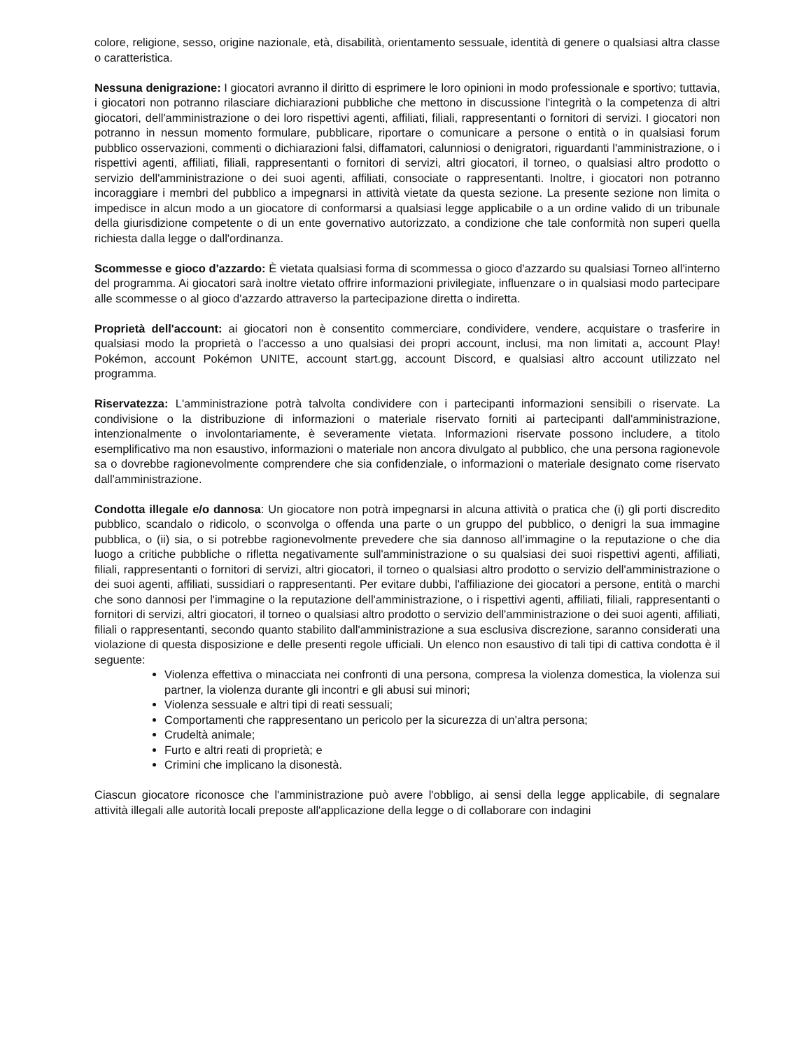colore, religione, sesso, origine nazionale, età, disabilità, orientamento sessuale, identità di genere o qualsiasi altra classe o caratteristica.
Nessuna denigrazione: I giocatori avranno il diritto di esprimere le loro opinioni in modo professionale e sportivo; tuttavia, i giocatori non potranno rilasciare dichiarazioni pubbliche che mettono in discussione l'integrità o la competenza di altri giocatori, dell'amministrazione o dei loro rispettivi agenti, affiliati, filiali, rappresentanti o fornitori di servizi. I giocatori non potranno in nessun momento formulare, pubblicare, riportare o comunicare a persone o entità o in qualsiasi forum pubblico osservazioni, commenti o dichiarazioni falsi, diffamatori, calunniosi o denigratori, riguardanti l'amministrazione, o i rispettivi agenti, affiliati, filiali, rappresentanti o fornitori di servizi, altri giocatori, il torneo, o qualsiasi altro prodotto o servizio dell'amministrazione o dei suoi agenti, affiliati, consociate o rappresentanti. Inoltre, i giocatori non potranno incoraggiare i membri del pubblico a impegnarsi in attività vietate da questa sezione. La presente sezione non limita o impedisce in alcun modo a un giocatore di conformarsi a qualsiasi legge applicabile o a un ordine valido di un tribunale della giurisdizione competente o di un ente governativo autorizzato, a condizione che tale conformità non superi quella richiesta dalla legge o dall'ordinanza.
Scommesse e gioco d'azzardo: È vietata qualsiasi forma di scommessa o gioco d'azzardo su qualsiasi Torneo all'interno del programma. Ai giocatori sarà inoltre vietato offrire informazioni privilegiate, influenzare o in qualsiasi modo partecipare alle scommesse o al gioco d'azzardo attraverso la partecipazione diretta o indiretta.
Proprietà dell'account: ai giocatori non è consentito commerciare, condividere, vendere, acquistare o trasferire in qualsiasi modo la proprietà o l'accesso a uno qualsiasi dei propri account, inclusi, ma non limitati a, account Play! Pokémon, account Pokémon UNITE, account start.gg, account Discord, e qualsiasi altro account utilizzato nel programma.
Riservatezza: L'amministrazione potrà talvolta condividere con i partecipanti informazioni sensibili o riservate. La condivisione o la distribuzione di informazioni o materiale riservato forniti ai partecipanti dall'amministrazione, intenzionalmente o involontariamente, è severamente vietata. Informazioni riservate possono includere, a titolo esemplificativo ma non esaustivo, informazioni o materiale non ancora divulgato al pubblico, che una persona ragionevole sa o dovrebbe ragionevolmente comprendere che sia confidenziale, o informazioni o materiale designato come riservato dall'amministrazione.
Condotta illegale e/o dannosa: Un giocatore non potrà impegnarsi in alcuna attività o pratica che (i) gli porti discredito pubblico, scandalo o ridicolo, o sconvolga o offenda una parte o un gruppo del pubblico, o denigri la sua immagine pubblica, o (ii) sia, o si potrebbe ragionevolmente prevedere che sia dannoso all’immagine o la reputazione o che dia luogo a critiche pubbliche o rifletta negativamente sull'amministrazione o su qualsiasi dei suoi rispettivi agenti, affiliati, filiali, rappresentanti o fornitori di servizi, altri giocatori, il torneo o qualsiasi altro prodotto o servizio dell'amministrazione o dei suoi agenti, affiliati, sussidiari o rappresentanti. Per evitare dubbi, l'affiliazione dei giocatori a persone, entità o marchi che sono dannosi per l'immagine o la reputazione dell'amministrazione, o i rispettivi agenti, affiliati, filiali, rappresentanti o fornitori di servizi, altri giocatori, il torneo o qualsiasi altro prodotto o servizio dell'amministrazione o dei suoi agenti, affiliati, filiali o rappresentanti, secondo quanto stabilito dall'amministrazione a sua esclusiva discrezione, saranno considerati una violazione di questa disposizione e delle presenti regole ufficiali. Un elenco non esaustivo di tali tipi di cattiva condotta è il seguente:
Violenza effettiva o minacciata nei confronti di una persona, compresa la violenza domestica, la violenza sui partner, la violenza durante gli incontri e gli abusi sui minori;
Violenza sessuale e altri tipi di reati sessuali;
Comportamenti che rappresentano un pericolo per la sicurezza di un'altra persona;
Crudeltà animale;
Furto e altri reati di proprietà; e
Crimini che implicano la disonestà.
Ciascun giocatore riconosce che l'amministrazione può avere l'obbligo, ai sensi della legge applicabile, di segnalare attività illegali alle autorità locali preposte all'applicazione della legge o di collaborare con indagini